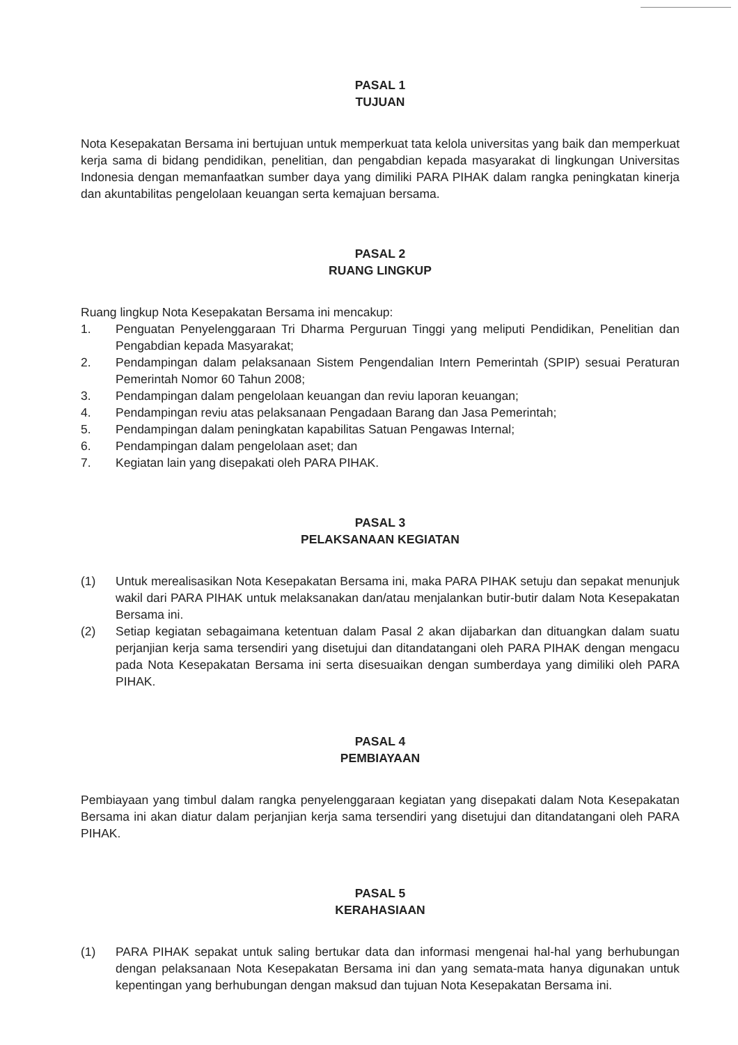PASAL 1
TUJUAN
Nota Kesepakatan Bersama ini bertujuan untuk memperkuat tata kelola universitas yang baik dan memperkuat kerja sama di bidang pendidikan, penelitian, dan pengabdian kepada masyarakat di lingkungan Universitas Indonesia dengan memanfaatkan sumber daya yang dimiliki PARA PIHAK dalam rangka peningkatan kinerja dan akuntabilitas pengelolaan keuangan serta kemajuan bersama.
PASAL 2
RUANG LINGKUP
Ruang lingkup Nota Kesepakatan Bersama ini mencakup:
1. Penguatan Penyelenggaraan Tri Dharma Perguruan Tinggi yang meliputi Pendidikan, Penelitian dan Pengabdian kepada Masyarakat;
2. Pendampingan dalam pelaksanaan Sistem Pengendalian Intern Pemerintah (SPIP) sesuai Peraturan Pemerintah Nomor 60 Tahun 2008;
3. Pendampingan dalam pengelolaan keuangan dan reviu laporan keuangan;
4. Pendampingan reviu atas pelaksanaan Pengadaan Barang dan Jasa Pemerintah;
5. Pendampingan dalam peningkatan kapabilitas Satuan Pengawas Internal;
6. Pendampingan dalam pengelolaan aset; dan
7. Kegiatan lain yang disepakati oleh PARA PIHAK.
PASAL 3
PELAKSANAAN KEGIATAN
(1) Untuk merealisasikan Nota Kesepakatan Bersama ini, maka PARA PIHAK setuju dan sepakat menunjuk wakil dari PARA PIHAK untuk melaksanakan dan/atau menjalankan butir-butir dalam Nota Kesepakatan Bersama ini.
(2) Setiap kegiatan sebagaimana ketentuan dalam Pasal 2 akan dijabarkan dan dituangkan dalam suatu perjanjian kerja sama tersendiri yang disetujui dan ditandatangani oleh PARA PIHAK dengan mengacu pada Nota Kesepakatan Bersama ini serta disesuaikan dengan sumberdaya yang dimiliki oleh PARA PIHAK.
PASAL 4
PEMBIAYAAN
Pembiayaan yang timbul dalam rangka penyelenggaraan kegiatan yang disepakati dalam Nota Kesepakatan Bersama ini akan diatur dalam perjanjian kerja sama tersendiri yang disetujui dan ditandatangani oleh PARA PIHAK.
PASAL 5
KERAHASIAAN
(1) PARA PIHAK sepakat untuk saling bertukar data dan informasi mengenai hal-hal yang berhubungan dengan pelaksanaan Nota Kesepakatan Bersama ini dan yang semata-mata hanya digunakan untuk kepentingan yang berhubungan dengan maksud dan tujuan Nota Kesepakatan Bersama ini.